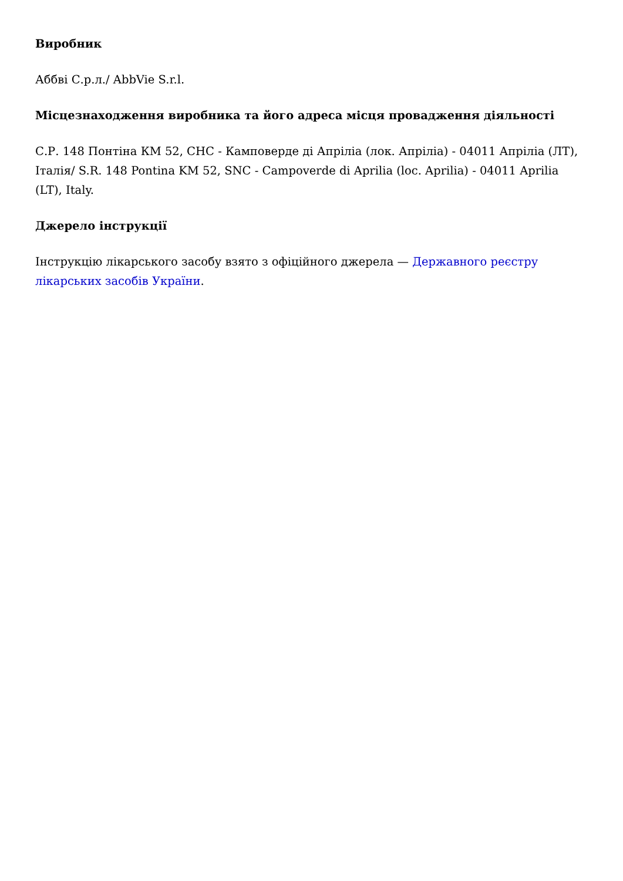Виробник
Аббві С.р.л./ AbbVie S.r.l.
Місцезнаходження виробника та його адреса місця провадження діяльності
С.Р. 148 Понтіна КМ 52, СНС - Камповерде ді Апріліа (лок. Апріліа) - 04011 Апріліа (ЛТ), Італія/ S.R. 148 Pontina KM 52, SNC - Campoverde di Aprilia (loc. Aprilia) - 04011 Aprilia (LT), Italy.
Джерело інструкції
Інструкцію лікарського засобу взято з офіційного джерела — Державного реєстру лікарських засобів України.